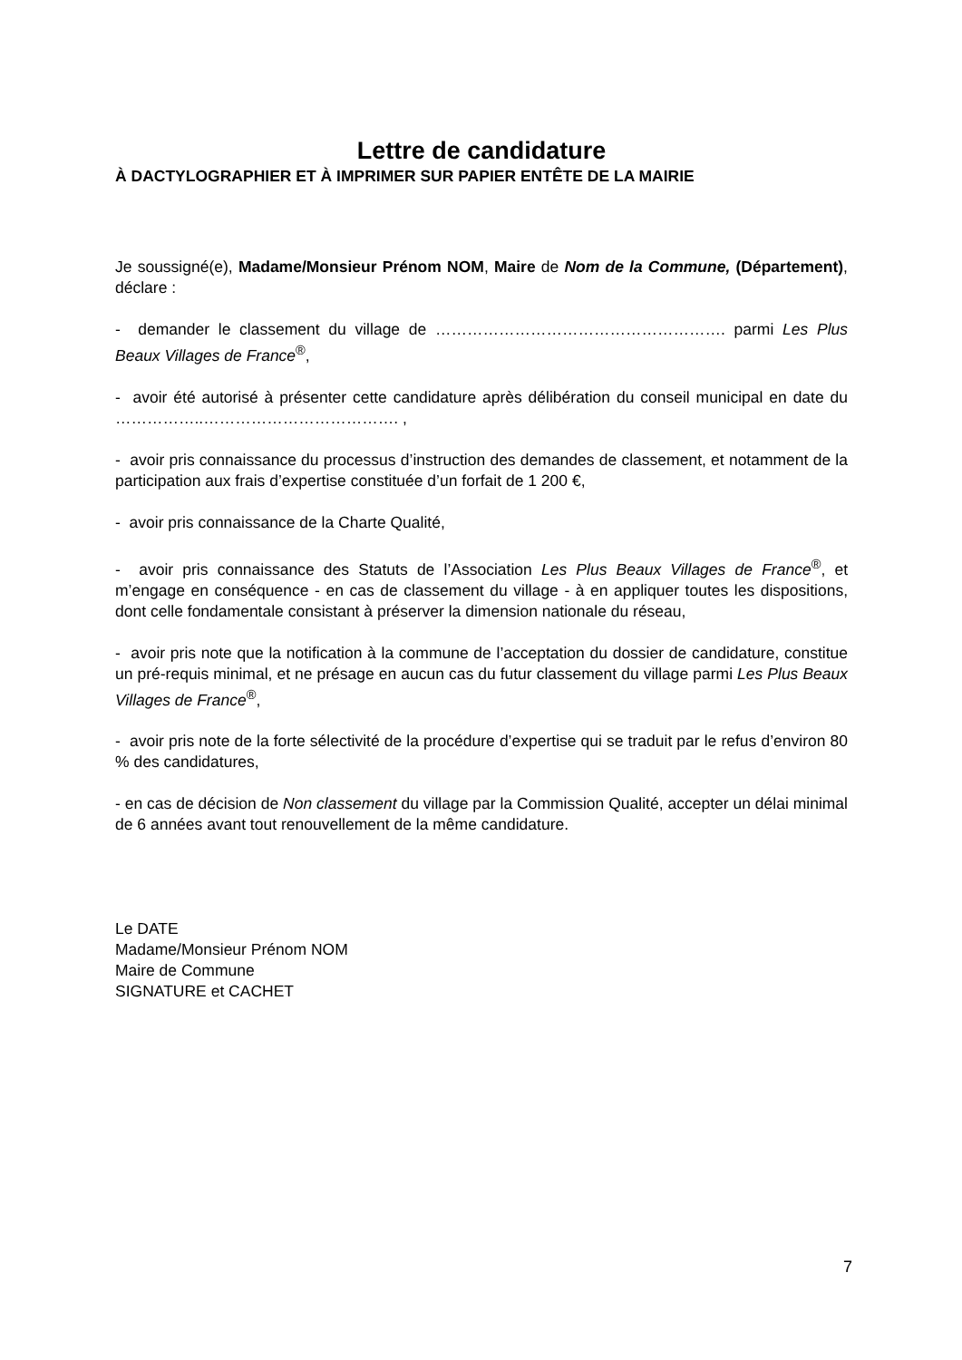Lettre de candidature
À DACTYLOGRAPHIER ET À IMPRIMER SUR PAPIER ENTÊTE DE LA MAIRIE
Je soussigné(e), Madame/Monsieur Prénom NOM, Maire de Nom de la Commune, (Département), déclare :
- demander le classement du village de ………………………………………………. parmi Les Plus Beaux Villages de France<sup>®</sup>,
- avoir été autorisé à présenter cette candidature après délibération du conseil municipal en date du ……………..………………………………. ,
- avoir pris connaissance du processus d’instruction des demandes de classement, et notamment de la participation aux frais d’expertise constituée d’un forfait de 1 200 €,
- avoir pris connaissance de la Charte Qualité,
- avoir pris connaissance des Statuts de l’Association Les Plus Beaux Villages de France<sup>®</sup>, et m’engage en conséquence - en cas de classement du village - à en appliquer toutes les dispositions, dont celle fondamentale consistant à préserver la dimension nationale du réseau,
- avoir pris note que la notification à la commune de l’acceptation du dossier de candidature, constitue un pré-requis minimal, et ne présage en aucun cas du futur classement du village parmi Les Plus Beaux Villages de France<sup>®</sup>,
- avoir pris note de la forte sélectivité de la procédure d’expertise qui se traduit par le refus d’environ 80 % des candidatures,
- en cas de décision de Non classement du village par la Commission Qualité, accepter un délai minimal de 6 années avant tout renouvellement de la même candidature.
Le DATE
Madame/Monsieur Prénom NOM
Maire de Commune
SIGNATURE et CACHET
7